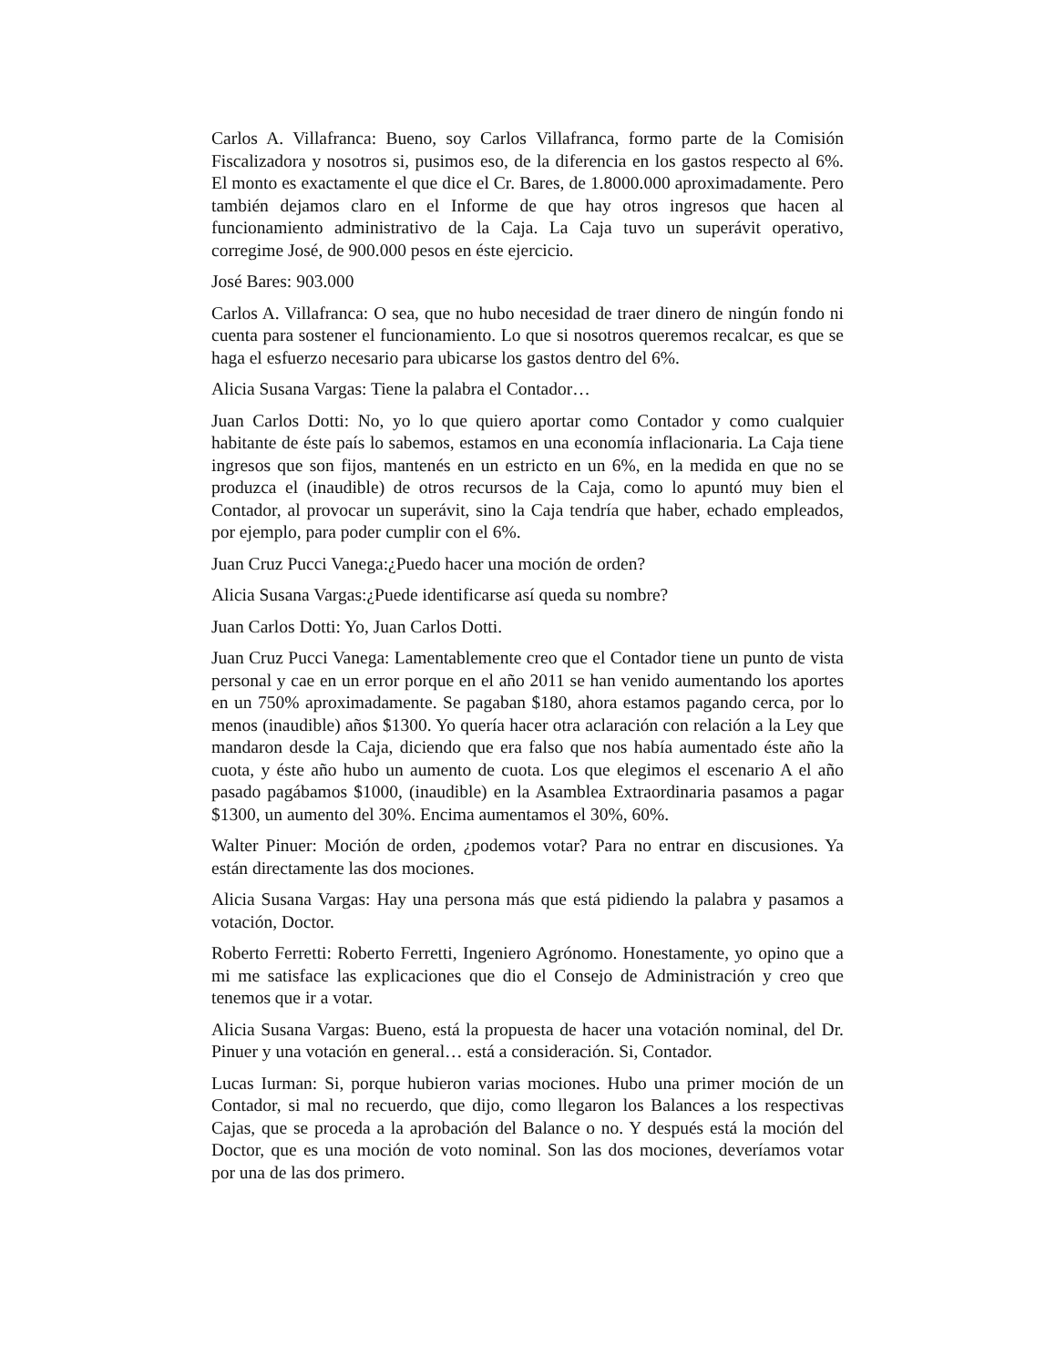Carlos A. Villafranca: Bueno, soy Carlos Villafranca, formo parte de la Comisión Fiscalizadora y nosotros si, pusimos eso, de la diferencia en los gastos respecto al 6%. El monto es exactamente el que dice el Cr. Bares, de 1.8000.000 aproximadamente. Pero también dejamos claro en el Informe de que hay otros ingresos que hacen al funcionamiento administrativo de la Caja. La Caja tuvo un superávit operativo, corregime José, de 900.000 pesos en éste ejercicio.
José Bares: 903.000
Carlos A. Villafranca: O sea, que no hubo necesidad de traer dinero de ningún fondo ni cuenta para sostener el funcionamiento. Lo que si nosotros queremos recalcar, es que se haga el esfuerzo necesario para ubicarse los gastos dentro del 6%.
Alicia Susana Vargas: Tiene la palabra el Contador…
Juan Carlos Dotti: No, yo lo que quiero aportar como Contador y como cualquier habitante de éste país lo sabemos, estamos en una economía inflacionaria. La Caja tiene ingresos que son fijos, mantenés en un estricto en un 6%, en la medida en que no se produzca el (inaudible) de otros recursos de la Caja, como lo apuntó muy bien el Contador, al provocar un superávit, sino la Caja tendría que haber, echado empleados, por ejemplo, para poder cumplir con el 6%.
Juan Cruz Pucci Vanega:¿Puedo hacer una moción de orden?
Alicia Susana Vargas:¿Puede identificarse así queda su nombre?
Juan Carlos Dotti: Yo, Juan Carlos Dotti.
Juan Cruz Pucci Vanega: Lamentablemente creo que el Contador tiene un punto de vista personal y cae en un error porque en el año 2011 se han venido aumentando los aportes en un 750% aproximadamente. Se pagaban $180, ahora estamos pagando cerca, por lo menos (inaudible) años $1300. Yo quería hacer otra aclaración con relación a la Ley que mandaron desde la Caja, diciendo que era falso que nos había aumentado éste año la cuota, y éste año hubo un aumento de cuota. Los que elegimos el escenario A el año pasado pagábamos $1000, (inaudible) en la Asamblea Extraordinaria pasamos a pagar $1300, un aumento del 30%. Encima aumentamos el 30%, 60%.
Walter Pinuer: Moción de orden, ¿podemos votar? Para no entrar en discusiones. Ya están directamente las dos mociones.
Alicia Susana Vargas: Hay una persona más que está pidiendo la palabra y pasamos a votación, Doctor.
Roberto Ferretti: Roberto Ferretti, Ingeniero Agrónomo. Honestamente, yo opino que a mi me satisface las explicaciones que dio el Consejo de Administración y creo que tenemos que ir a votar.
Alicia Susana Vargas: Bueno, está la propuesta de hacer una votación nominal, del Dr. Pinuer y una votación en general… está a consideración. Si, Contador.
Lucas Iurman: Si, porque hubieron varias mociones. Hubo una primer moción de un Contador, si mal no recuerdo, que dijo, como llegaron los Balances a los respectivas Cajas, que se proceda a la aprobación del Balance o no. Y después está la moción del Doctor, que es una moción de voto nominal. Son las dos mociones, deveríamos votar por una de las dos primero.